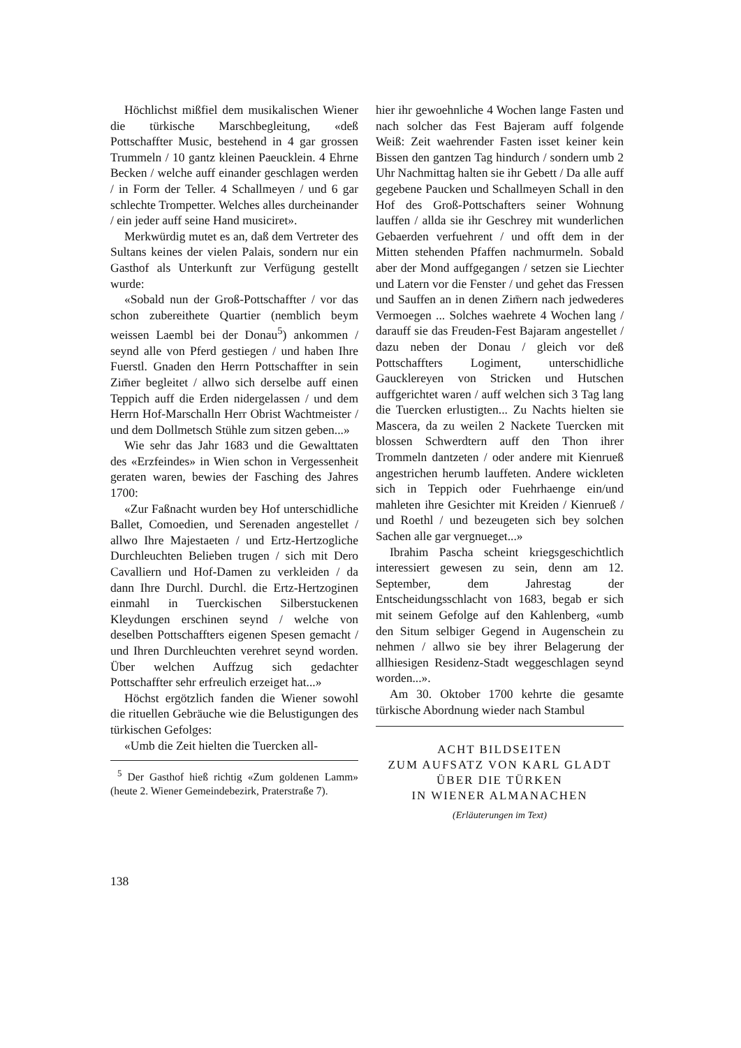Höchlichst mißfiel dem musikalischen Wiener die türkische Marschbegleitung, «deß Pottschaffter Music, bestehend in 4 gar grossen Trummeln / 10 gantz kleinen Paeucklein. 4 Ehrne Becken / welche auff einander geschlagen werden / in Form der Teller. 4 Schallmeyen / und 6 gar schlechte Trompetter. Welches alles durcheinander / ein jeder auff seine Hand musiciret».
Merkwürdig mutet es an, daß dem Vertreter des Sultans keines der vielen Palais, sondern nur ein Gasthof als Unterkunft zur Verfügung gestellt wurde:
«Sobald nun der Groß-Pottschaffter / vor das schon zubereithete Quartier (nemblich beym weissen Laembl bei der Donau<sup>5</sup>) ankommen / seynd alle von Pferd gestiegen / und haben Ihre Fuerstl. Gnaden den Herrn Pottschaffter in sein Zim̄er begleitet / allwo sich derselbe auff einen Teppich auff die Erden nidergelassen / und dem Herrn Hof-Marschalln Herr Obrist Wachtmeister / und dem Dollmetsch Stühle zum sitzen geben...»
Wie sehr das Jahr 1683 und die Gewalttaten des «Erzfeindes» in Wien schon in Vergessenheit geraten waren, bewies der Fasching des Jahres 1700:
«Zur Faßnacht wurden bey Hof unterschidliche Ballet, Comoedien, und Serenaden angestellet / allwo Ihre Majestaeten / und Ertz-Hertzogliche Durchleuchten Belieben trugen / sich mit Dero Cavalliern und Hof-Damen zu verkleiden / da dann Ihre Durchl. Durchl. die Ertz-Hertzoginen einmahl in Tuerckischen Silberstuckenen Kleydungen erschinen seynd / welche von deselben Pottschaffters eigenen Spesen gemacht / und Ihren Durchleuchten verehret seynd worden. Über welchen Auffzug sich gedachter Pottschaffter sehr erfreulich erzeiget hat...»
Höchst ergötzlich fanden die Wiener sowohl die rituellen Gebräuche wie die Belustigungen des türkischen Gefolges:
«Umb die Zeit hielten die Tuercken all-
<sup>5</sup> Der Gasthof hieß richtig «Zum goldenen Lamm» (heute 2. Wiener Gemeindebezirk, Praterstraße 7).
hier ihr gewoehnliche 4 Wochen lange Fasten und nach solcher das Fest Bajeram auff folgende Weiß: Zeit waehrender Fasten isset keiner kein Bissen den gantzen Tag hindurch / sondern umb 2 Uhr Nachmittag halten sie ihr Gebett / Da alle auff gegebene Paucken und Schallmeyen Schall in den Hof des Groß-Pottschafters seiner Wohnung lauffen / allda sie ihr Geschrey mit wunderlichen Gebaerden verfuehrent / und offt dem in der Mitten stehenden Pfaffen nachmurmeln. Sobald aber der Mond auffgegangen / setzen sie Liechter und Latern vor die Fenster / und gehet das Fressen und Sauffen an in denen Zim̄ern nach jedwederes Vermoegen ... Solches waehrete 4 Wochen lang / darauff sie das Freuden-Fest Bajaram angestellet / dazu neben der Donau / gleich vor deß Pottschaffters Logiment, unterschidliche Gaucklereyen von Stricken und Hutschen auffgerichtet waren / auff welchen sich 3 Tag lang die Tuercken erlustigten... Zu Nachts hielten sie Mascera, da zu weilen 2 Nackete Tuercken mit blossen Schwerdtern auff den Thon ihrer Trommeln dantzeten / oder andere mit Kienrueß angestrichen herumb lauffeten. Andere wickleten sich in Teppich oder Fuehrhaenge ein/und mahleten ihre Gesichter mit Kreiden / Kienrueß / und Roethl / und bezeugeten sich bey solchen Sachen alle gar vergnueget...»
Ibrahim Pascha scheint kriegsgeschichtlich interessiert gewesen zu sein, denn am 12. September, dem Jahrestag der Entscheidungsschlacht von 1683, begab er sich mit seinem Gefolge auf den Kahlenberg, «umb den Situm selbiger Gegend in Augenschein zu nehmen / allwo sie bey ihrer Belagerung der allhiesigen Residenz-Stadt weggeschlagen seynd worden...».
Am 30. Oktober 1700 kehrte die gesamte türkische Abordnung wieder nach Stambul
ACHT BILDSEITEN
ZUM AUFSATZ VON KARL GLADT
ÜBER DIE TÜRKEN
IN WIENER ALMANACHEN
(Erläuterungen im Text)
138